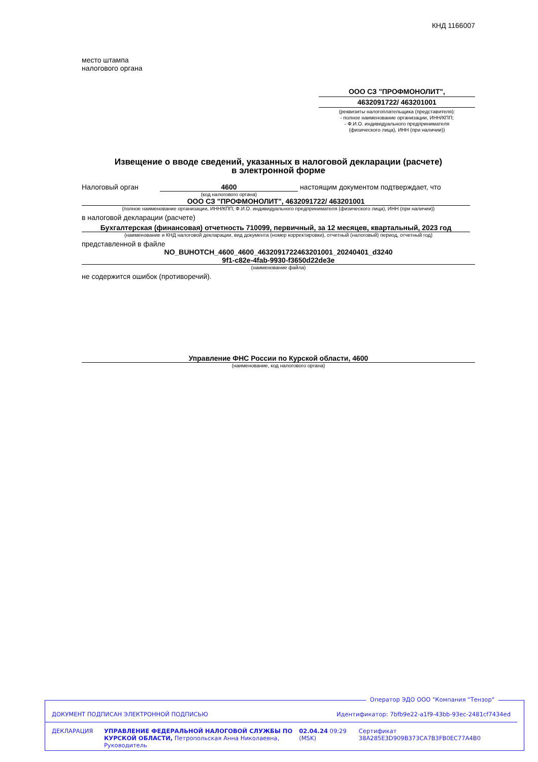КНД 1166007
место штампа
налогового органа
ООО СЗ "ПРОФМОНОЛИТ",
4632091722/ 463201001
(реквизиты налогоплательщика (представителя):
- полное наименование организации, ИНН/КПП;
- Ф.И.О. индивидуального предпринимателя
(физического лица), ИНН (при наличии))
Извещение о вводе сведений, указанных в налоговой декларации (расчете)
в электронной форме
Налоговый орган 4600 настоящим документом подтверждает, что
(код налогового органа)
ООО СЗ "ПРОФМОНОЛИТ", 4632091722/ 463201001
(полное наименование организации, ИНН/КПП; Ф.И.О. индивидуального предпринимателя (физического лица), ИНН (при наличии))
в налоговой декларации (расчете)
Бухгалтерская (финансовая) отчетность 710099, первичный, за 12 месяцев, квартальный, 2023 год
(наименование и КНД налоговой декларации, вид документа (номер корректировки), отчетный (налоговый) период, отчетный год)
представленной в файле
NO_BUHOTCH_4600_4600_4632091722463201001_20240401_d3240
9f1-c82e-4fab-9930-f3650d22de3e
(наименование файла)
не содержится ошибок (противоречий).
Управление ФНС России по Курской области, 4600
(наименование, код налогового органа)
Оператор ЭДО ООО "Компания "Тензор"
ДОКУМЕНТ ПОДПИСАН ЭЛЕКТРОННОЙ ПОДПИСЬЮ Идентификатор: 7bfb9e22-a1f9-43bb-93ec-2481cf7434ed
ДЕКЛАРАЦИЯ УПРАВЛЕНИЕ ФЕДЕРАЛЬНОЙ НАЛОГОВОЙ СЛУЖБЫ ПО КУРСКОЙ ОБЛАСТИ, Петропольская Анна Николаевна, Руководитель 02.04.24 09:29 (MSK) Сертификат 38A285E3D909B373CA7B3FB0EC77A4B0